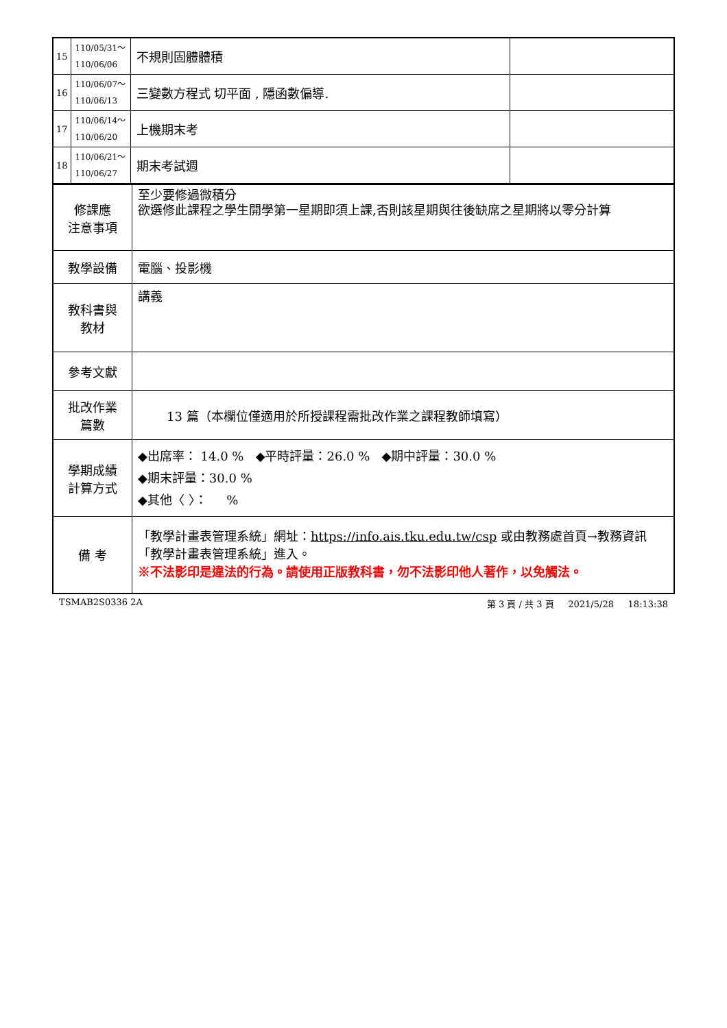| 15 | 110/05/31～ 110/06/06 | 不規則固體體積 | |
| 16 | 110/06/07～ 110/06/13 | 三變數方程式 切平面 , 隱函數偏導. | |
| 17 | 110/06/14～ 110/06/20 | 上機期末考 | |
| 18 | 110/06/21～ 110/06/27 | 期末考試週 | |
| 修課應 注意事項 | 至少要修過微積分 欲選修此課程之學生開學第一星期即須上課,否則該星期與往後缺席之星期將以零分計算 |
| 教學設備 | 電腦、投影機 |
| 教科書與 教材 | 講義 |
| 參考文獻 | |
| 批改作業 篇數 | 13 篇（本欄位僅適用於所授課程需批改作業之課程教師填寫） |
| 學期成績 計算方式 | ◆出席率： 14.0 % ◆平時評量：26.0 % ◆期中評量：30.0 % ◆期末評量：30.0 % ◆其他〈 〉： % |
| 備 考 | 「教學計畫表管理系統」網址： https://info.ais.tku.edu.tw/csp 或由教務處首頁→教務資訊「教學計畫表管理系統」進入。 ※不法影印是違法的行為。請使用正版教科書，勿不法影印他人著作，以免觸法。 |
TSMAB2S0336 2A 第 3 頁 / 共 3 頁 2021/5/28 18:13:38